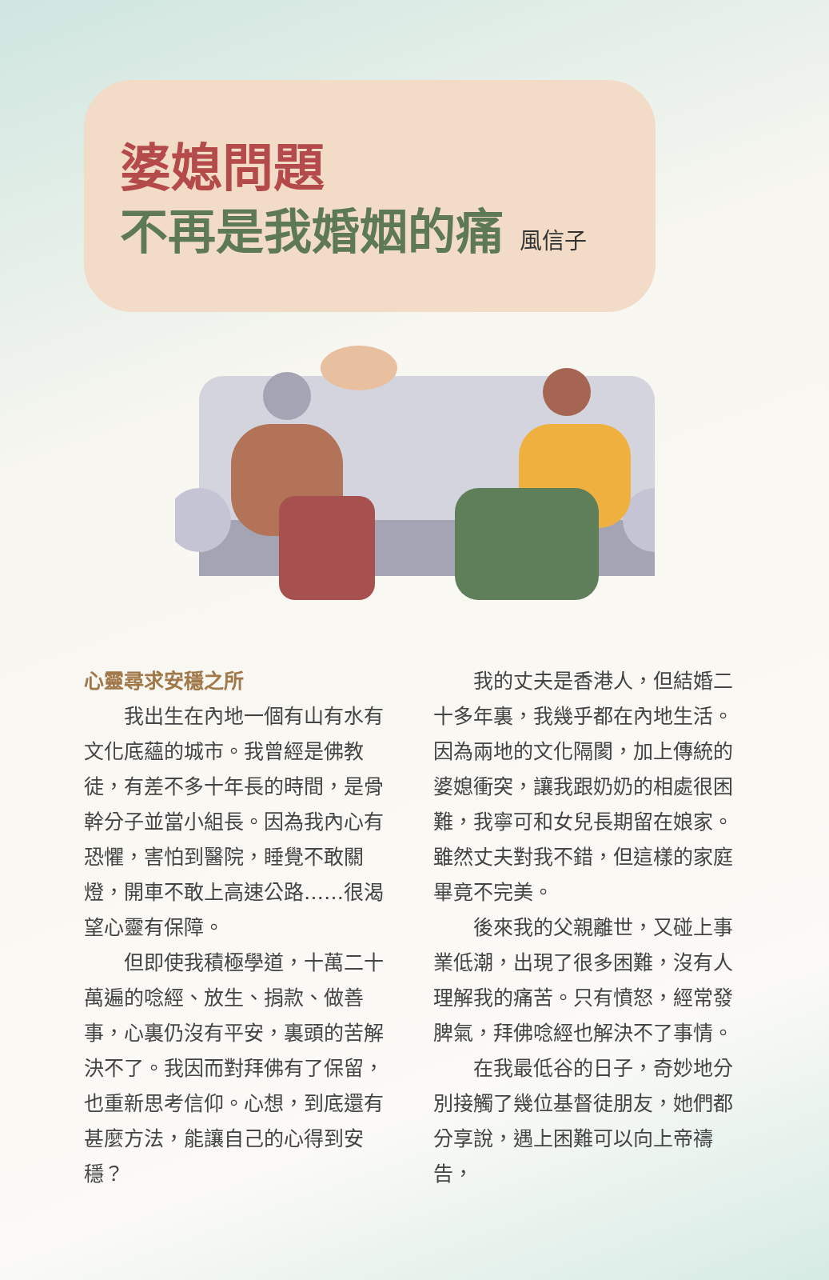婆媳問題
不再是我婚姻的痛 風信子
心靈尋求安穩之所
我出生在內地一個有山有水有文化底蘊的城市。我曾經是佛教徒，有差不多十年長的時間，是骨幹分子並當小組長。因為我內心有恐懼，害怕到醫院，睡覺不敢關燈，開車不敢上高速公路……很渴望心靈有保障。
但即使我積極學道，十萬二十萬遍的唸經、放生、捐款、做善事，心裏仍沒有平安，裏頭的苦解決不了。我因而對拜佛有了保留，也重新思考信仰。心想，到底還有甚麼方法，能讓自己的心得到安穩？
我的丈夫是香港人，但結婚二十多年裏，我幾乎都在內地生活。因為兩地的文化隔閡，加上傳統的婆媳衝突，讓我跟奶奶的相處很困難，我寧可和女兒長期留在娘家。雖然丈夫對我不錯，但這樣的家庭畢竟不完美。
後來我的父親離世，又碰上事業低潮，出現了很多困難，沒有人理解我的痛苦。只有憤怒，經常發脾氣，拜佛唸經也解決不了事情。
在我最低谷的日子，奇妙地分別接觸了幾位基督徒朋友，她們都分享說，遇上困難可以向上帝禱告，